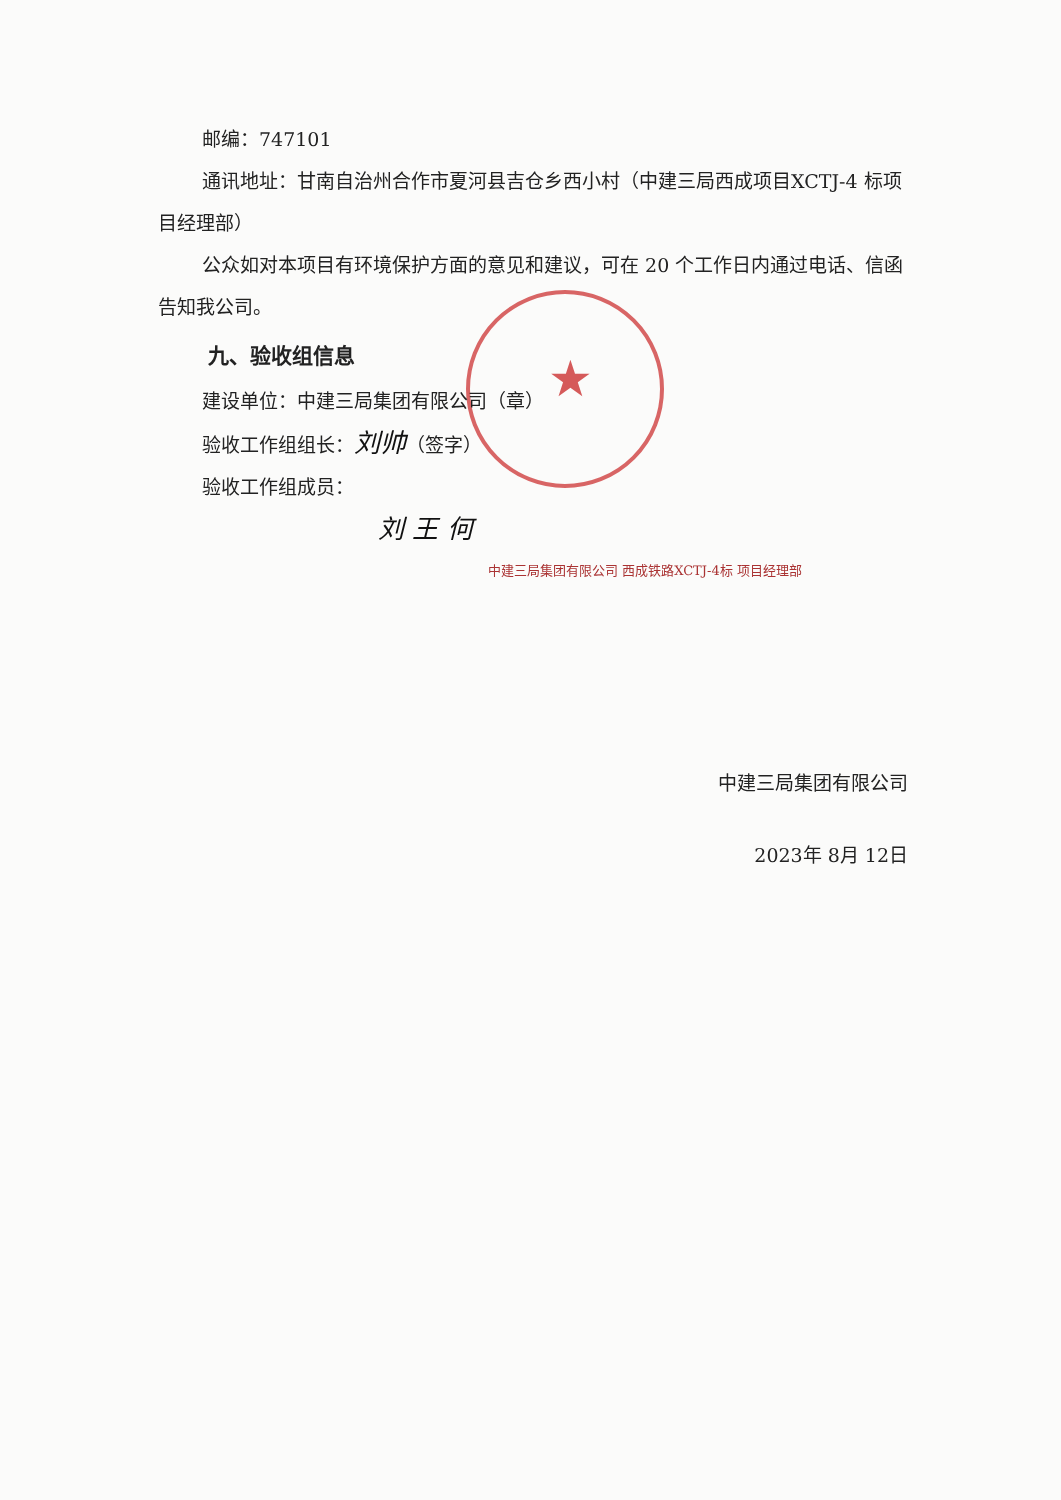★
邮编：747101
通讯地址：甘南自治州合作市夏河县吉仓乡西小村（中建三局西成项目XCTJ-4 标项目经理部）
公众如对本项目有环境保护方面的意见和建议，可在 20 个工作日内通过电话、信函告知我公司。
九、验收组信息
建设单位：中建三局集团有限公司（章）
验收工作组组长：刘帅（签字）
验收工作组成员：
刘 王 何
中建三局集团有限公司 西成铁路XCTJ-4标 项目经理部
中建三局集团有限公司
2023年 8月 12日